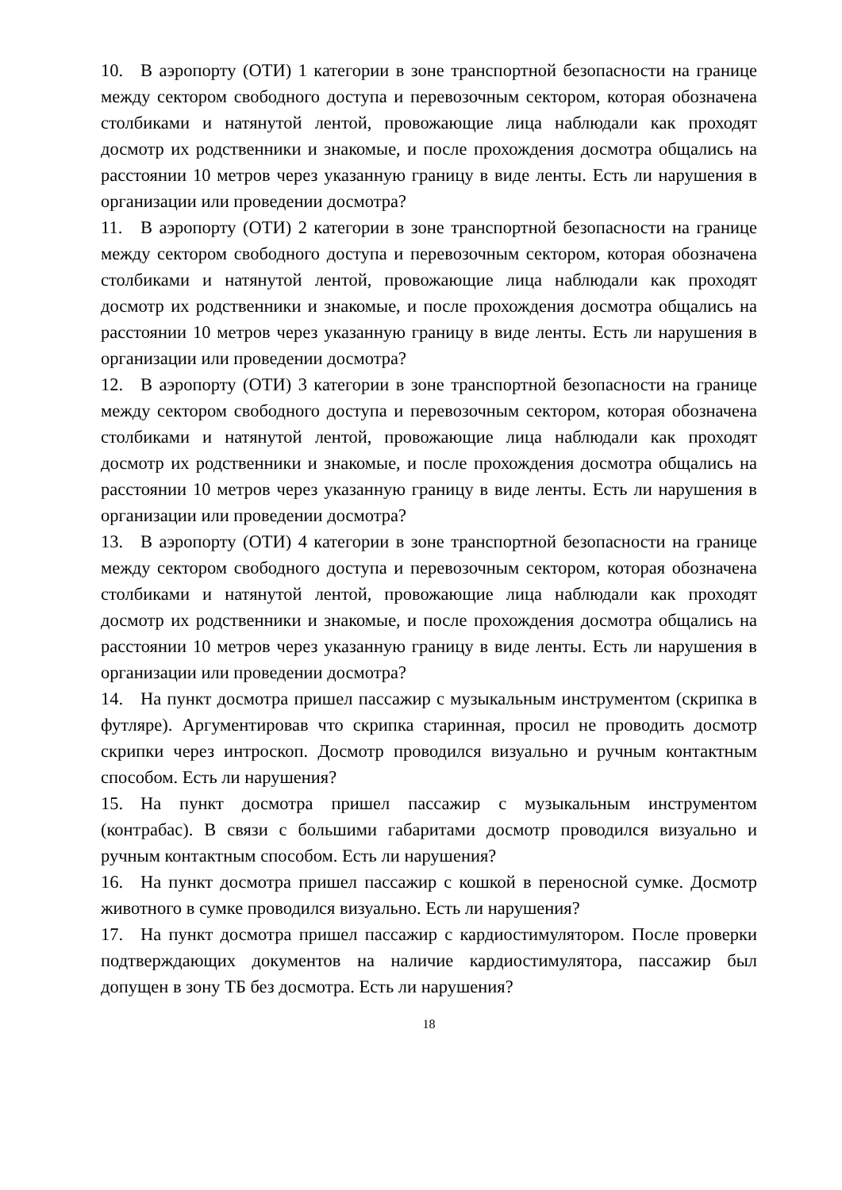10. В аэропорту (ОТИ) 1 категории в зоне транспортной безопасности на границе между сектором свободного доступа и перевозочным сектором, которая обозначена столбиками и натянутой лентой, провожающие лица наблюдали как проходят досмотр их родственники и знакомые, и после прохождения досмотра общались на расстоянии 10 метров через указанную границу в виде ленты. Есть ли нарушения в организации или проведении досмотра?
11. В аэропорту (ОТИ) 2 категории в зоне транспортной безопасности на границе между сектором свободного доступа и перевозочным сектором, которая обозначена столбиками и натянутой лентой, провожающие лица наблюдали как проходят досмотр их родственники и знакомые, и после прохождения досмотра общались на расстоянии 10 метров через указанную границу в виде ленты. Есть ли нарушения в организации или проведении досмотра?
12. В аэропорту (ОТИ) 3 категории в зоне транспортной безопасности на границе между сектором свободного доступа и перевозочным сектором, которая обозначена столбиками и натянутой лентой, провожающие лица наблюдали как проходят досмотр их родственники и знакомые, и после прохождения досмотра общались на расстоянии 10 метров через указанную границу в виде ленты. Есть ли нарушения в организации или проведении досмотра?
13. В аэропорту (ОТИ) 4 категории в зоне транспортной безопасности на границе между сектором свободного доступа и перевозочным сектором, которая обозначена столбиками и натянутой лентой, провожающие лица наблюдали как проходят досмотр их родственники и знакомые, и после прохождения досмотра общались на расстоянии 10 метров через указанную границу в виде ленты. Есть ли нарушения в организации или проведении досмотра?
14. На пункт досмотра пришел пассажир с музыкальным инструментом (скрипка в футляре). Аргументировав что скрипка старинная, просил не проводить досмотр скрипки через интроскоп. Досмотр проводился визуально и ручным контактным способом. Есть ли нарушения?
15. На пункт досмотра пришел пассажир с музыкальным инструментом (контрабас). В связи с большими габаритами досмотр проводился визуально и ручным контактным способом. Есть ли нарушения?
16. На пункт досмотра пришел пассажир с кошкой в переносной сумке. Досмотр животного в сумке проводился визуально. Есть ли нарушения?
17. На пункт досмотра пришел пассажир с кардиостимулятором. После проверки подтверждающих документов на наличие кардиостимулятора, пассажир был допущен в зону ТБ без досмотра. Есть ли нарушения?
18